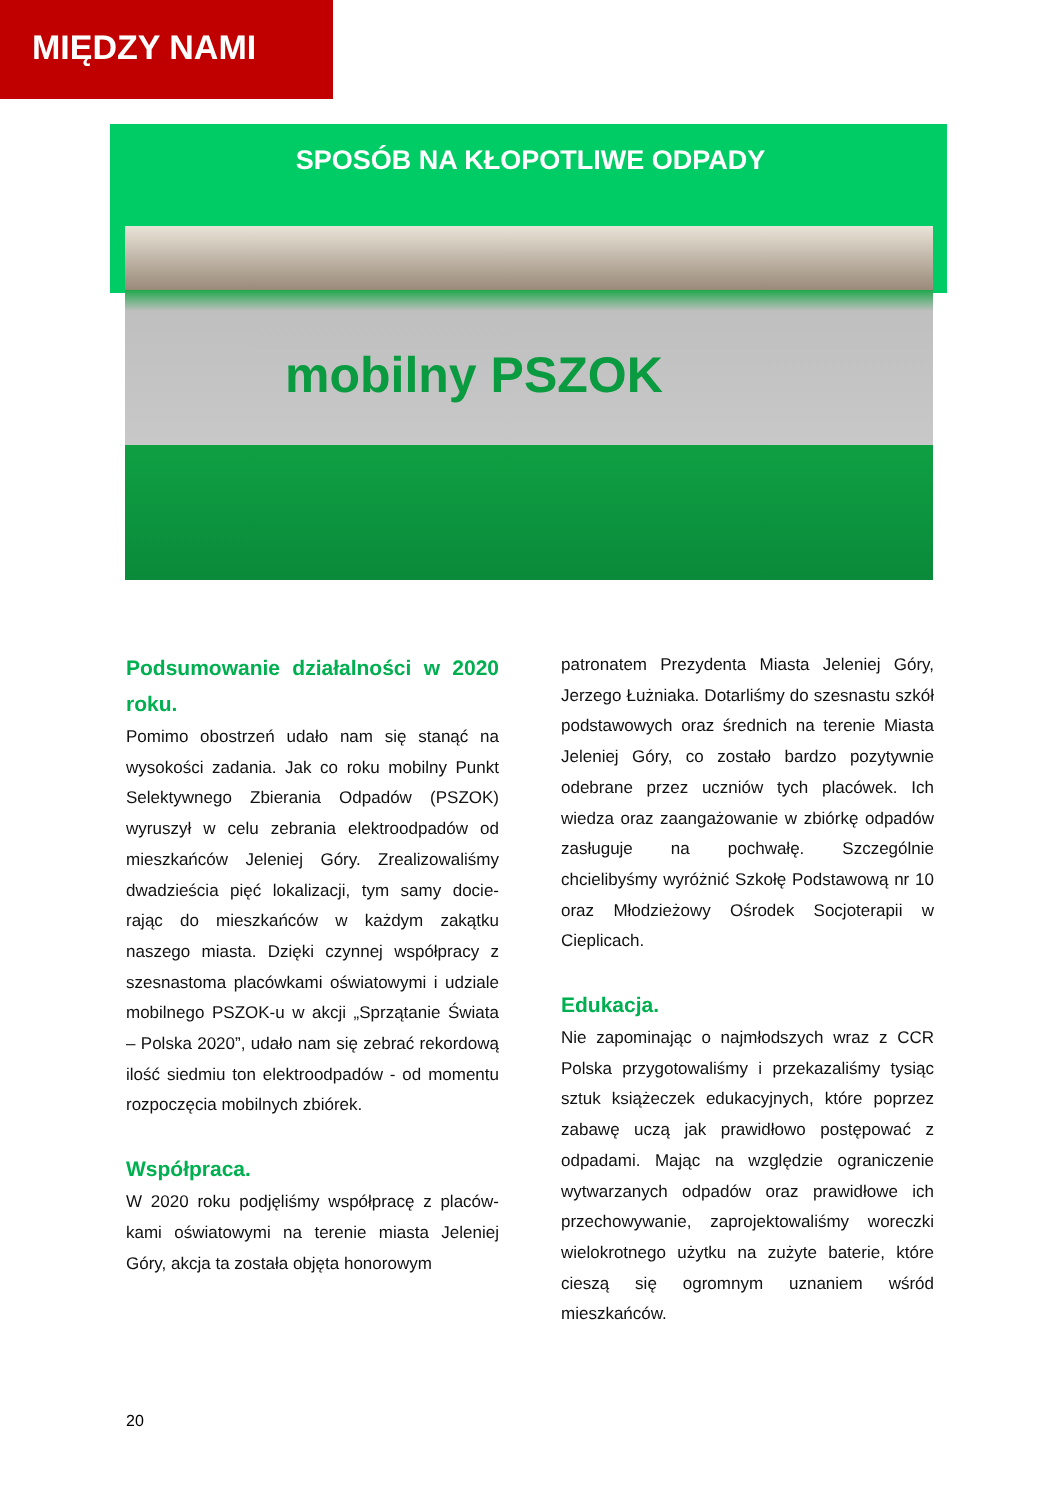MIĘDZY NAMI
SPOSÓB NA KŁOPOTLIWE ODPADY
mobilny PSZOK
Podsumowanie działalności w 2020 roku.
Pomimo obostrzeń udało nam się stanąć na wysokości zadania. Jak co roku mobilny Punkt Selektywnego Zbierania Odpadów (PSZOK) wyruszył w celu zebrania elektroodpadów od mieszkańców Jeleniej Góry. Zrealizowaliśmy dwadzieścia pięć lokalizacji, tym samy docie-rając do mieszkańców w każdym zakątku naszego miasta. Dzięki czynnej współpracy z szesnastoma placówkami oświatowymi i udziale mobilnego PSZOK-u w akcji „Sprzątanie Świata – Polska 2020”, udało nam się zebrać rekordową ilość siedmiu ton elektroodpadów - od momentu rozpoczęcia mobilnych zbiórek.
Współpraca.
W 2020 roku podjęliśmy współpracę z placów-kami oświatowymi na terenie miasta Jeleniej Góry, akcja ta została objęta honorowym
patronatem Prezydenta Miasta Jeleniej Góry, Jerzego Łużniaka. Dotarliśmy do szesnastu szkół podstawowych oraz średnich na terenie Miasta Jeleniej Góry, co zostało bardzo pozytywnie odebrane przez uczniów tych placówek. Ich wiedza oraz zaangażowanie w zbiórkę odpadów zasługuje na pochwałę. Szczególnie chcielibyśmy wyróżnić Szkołę Podstawową nr 10 oraz Młodzieżowy Ośrodek Socjoterapii w Cieplicach.
Edukacja.
Nie zapominając o najmłodszych wraz z CCR Polska przygotowaliśmy i przekazaliśmy tysiąc sztuk książeczek edukacyjnych, które poprzez zabawę uczą jak prawidłowo postępować z odpadami. Mając na względzie ograniczenie wytwarzanych odpadów oraz prawidłowe ich przechowywanie, zaprojektowaliśmy woreczki wielokrotnego użytku na zużyte baterie, które cieszą się ogromnym uznaniem wśród mieszkańców.
20